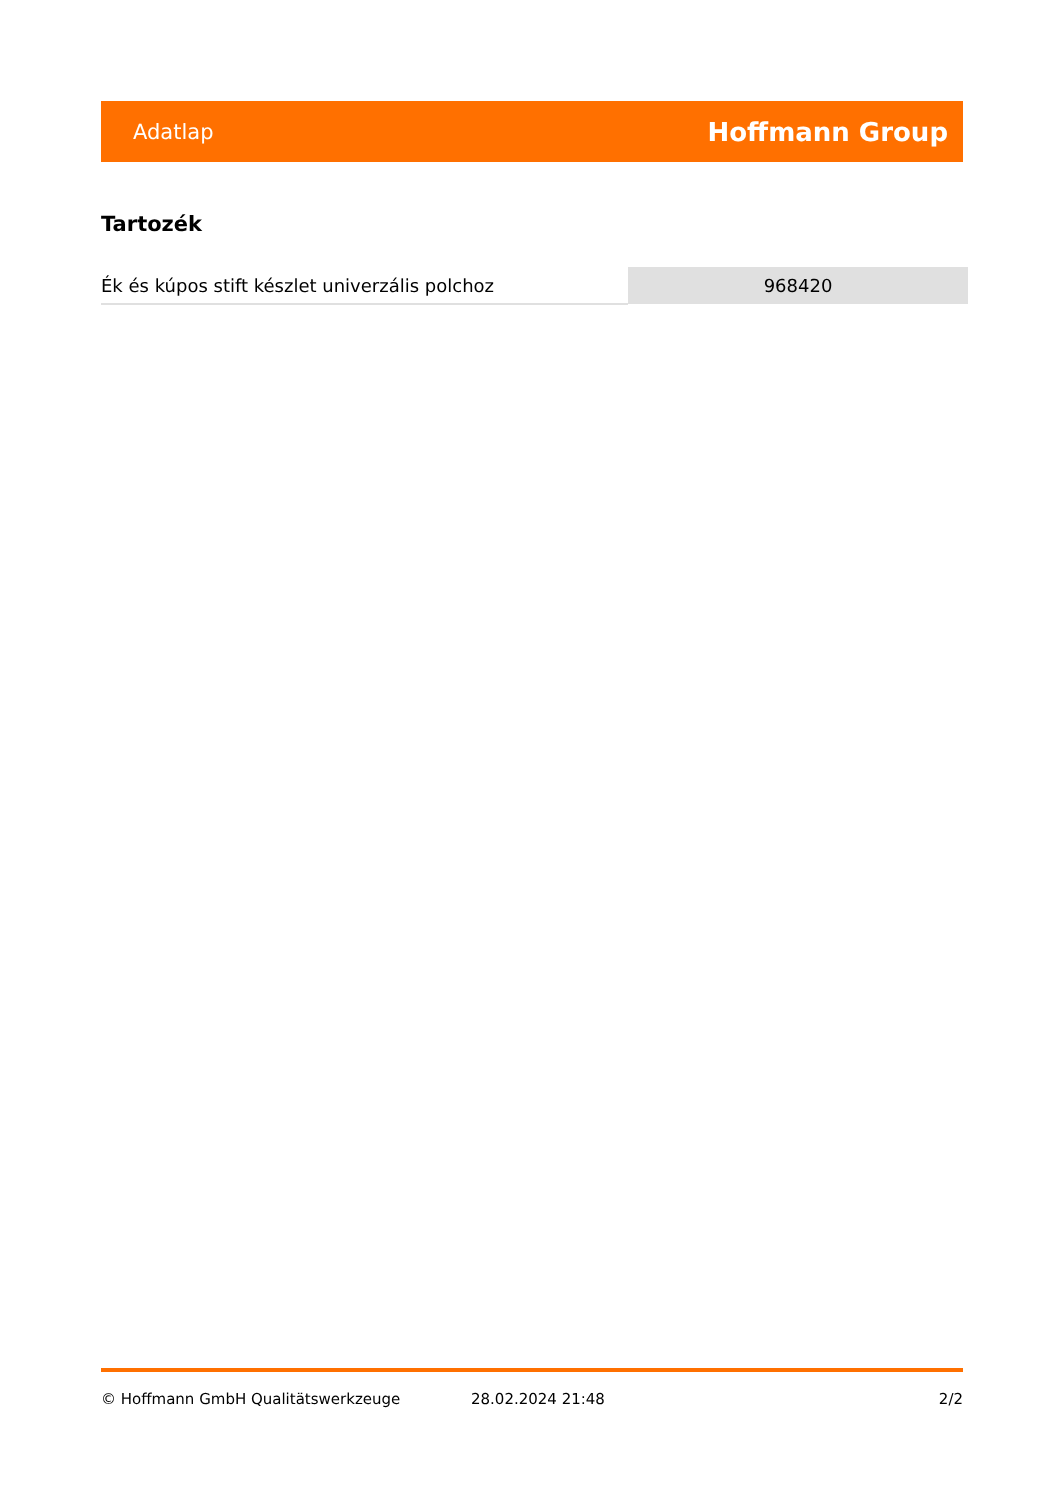Adatlap Hoffmann Group
Tartozék
| Ék és kúpos stift készlet univerzális polchoz | 968420 |
© Hoffmann GmbH Qualitätswerkzeuge 28.02.2024 21:48 2/2